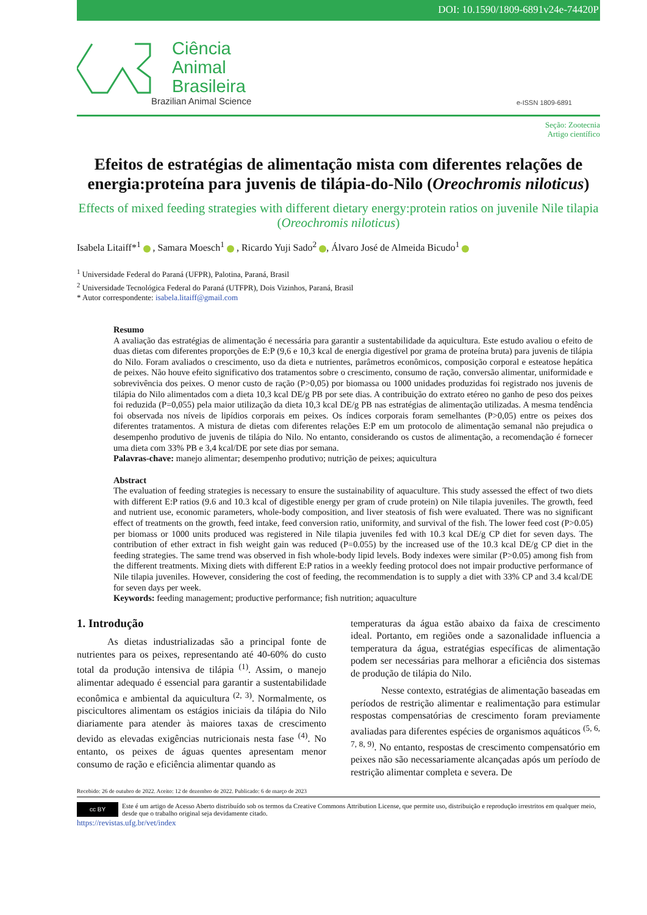DOI: 10.1590/1809-6891v24e-74420P
Ciência
Animal
Brasileira
Brazilian Animal Science
e-ISSN 1809-6891
Seção: Zootecnia
Artigo científico
Efeitos de estratégias de alimentação mista com diferentes relações de energia:proteína para juvenis de tilápia-do-Nilo (Oreochromis niloticus)
Effects of mixed feeding strategies with different dietary energy:protein ratios on juvenile Nile tilapia (Oreochromis niloticus)
Isabela Litaiff*<sup>1</sup> , Samara Moesch<sup>1</sup> , Ricardo Yuji Sado<sup>2</sup> , Álvaro José de Almeida Bicudo<sup>1</sup>
<sup>1</sup> Universidade Federal do Paraná (UFPR), Palotina, Paraná, Brasil
<sup>2</sup> Universidade Tecnológica Federal do Paraná (UTFPR), Dois Vizinhos, Paraná, Brasil
* Autor correspondente: isabela.litaiff@gmail.com
Resumo
A avaliação das estratégias de alimentação é necessária para garantir a sustentabilidade da aquicultura. Este estudo avaliou o efeito de duas dietas com diferentes proporções de E:P (9,6 e 10,3 kcal de energia digestível por grama de proteína bruta) para juvenis de tilápia do Nilo. Foram avaliados o crescimento, uso da dieta e nutrientes, parâmetros econômicos, composição corporal e esteatose hepática de peixes. Não houve efeito significativo dos tratamentos sobre o crescimento, consumo de ração, conversão alimentar, uniformidade e sobrevivência dos peixes. O menor custo de ração (P>0,05) por biomassa ou 1000 unidades produzidas foi registrado nos juvenis de tilápia do Nilo alimentados com a dieta 10,3 kcal DE/g PB por sete dias. A contribuição do extrato etéreo no ganho de peso dos peixes foi reduzida (P=0,055) pela maior utilização da dieta 10,3 kcal DE/g PB nas estratégias de alimentação utilizadas. A mesma tendência foi observada nos níveis de lipídios corporais em peixes. Os índices corporais foram semelhantes (P>0,05) entre os peixes dos diferentes tratamentos. A mistura de dietas com diferentes relações E:P em um protocolo de alimentação semanal não prejudica o desempenho produtivo de juvenis de tilápia do Nilo. No entanto, considerando os custos de alimentação, a recomendação é fornecer uma dieta com 33% PB e 3,4 kcal/DE por sete dias por semana.
Palavras-chave: manejo alimentar; desempenho produtivo; nutrição de peixes; aquicultura
Abstract
The evaluation of feeding strategies is necessary to ensure the sustainability of aquaculture. This study assessed the effect of two diets with different E:P ratios (9.6 and 10.3 kcal of digestible energy per gram of crude protein) on Nile tilapia juveniles. The growth, feed and nutrient use, economic parameters, whole-body composition, and liver steatosis of fish were evaluated. There was no significant effect of treatments on the growth, feed intake, feed conversion ratio, uniformity, and survival of the fish. The lower feed cost (P>0.05) per biomass or 1000 units produced was registered in Nile tilapia juveniles fed with 10.3 kcal DE/g CP diet for seven days. The contribution of ether extract in fish weight gain was reduced (P=0.055) by the increased use of the 10.3 kcal DE/g CP diet in the feeding strategies. The same trend was observed in fish whole-body lipid levels. Body indexes were similar (P>0.05) among fish from the different treatments. Mixing diets with different E:P ratios in a weekly feeding protocol does not impair productive performance of Nile tilapia juveniles. However, considering the cost of feeding, the recommendation is to supply a diet with 33% CP and 3.4 kcal/DE for seven days per week.
Keywords: feeding management; productive performance; fish nutrition; aquaculture
1. Introdução
As dietas industrializadas são a principal fonte de nutrientes para os peixes, representando até 40-60% do custo total da produção intensiva de tilápia <sup>(1)</sup>. Assim, o manejo alimentar adequado é essencial para garantir a sustentabilidade econômica e ambiental da aquicultura <sup>(2, 3)</sup>. Normalmente, os piscicultores alimentam os estágios iniciais da tilápia do Nilo diariamente para atender às maiores taxas de crescimento devido as elevadas exigências nutricionais nesta fase <sup>(4)</sup>. No entanto, os peixes de águas quentes apresentam menor consumo de ração e eficiência alimentar quando as
temperaturas da água estão abaixo da faixa de crescimento ideal. Portanto, em regiões onde a sazonalidade influencia a temperatura da água, estratégias específicas de alimentação podem ser necessárias para melhorar a eficiência dos sistemas de produção de tilápia do Nilo.
Nesse contexto, estratégias de alimentação baseadas em períodos de restrição alimentar e realimentação para estimular respostas compensatórias de crescimento foram previamente avaliadas para diferentes espécies de organismos aquáticos <sup>(5, 6, 7, 8, 9)</sup>. No entanto, respostas de crescimento compensatório em peixes não são necessariamente alcançadas após um período de restrição alimentar completa e severa. De
Recebido: 26 de outubro de 2022. Aceito: 12 de dezembro de 2022. Publicado: 6 de março de 2023
cc BY
Este é um artigo de Acesso Aberto distribuído sob os termos da Creative Commons Attribution License, que permite uso, distribuição e reprodução irrestritos em qualquer meio, desde que o trabalho original seja devidamente citado.
https://revistas.ufg.br/vet/index